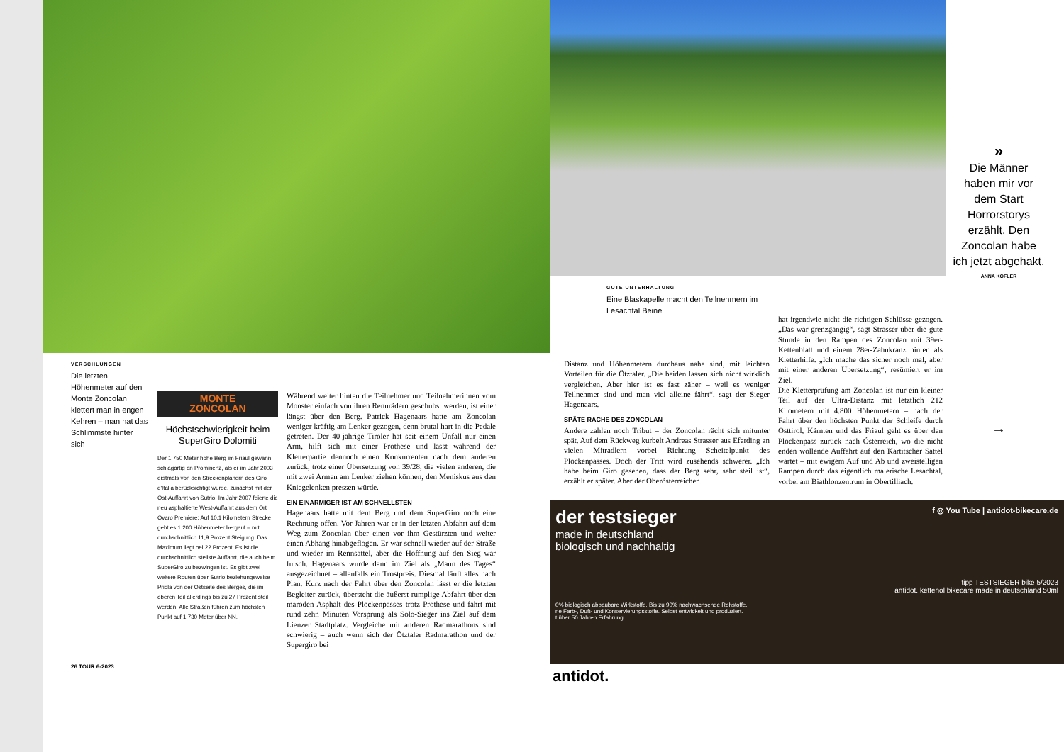VERSCHLUNGEN
Die letzten Höhenmeter auf den Monte Zoncolan klettert man in engen Kehren – man hat das Schlimmste hinter sich
MONTE
ZONCOLAN
Höchstschwierigkeit beim SuperGiro Dolomiti
Der 1.750 Meter hohe Berg im Friaul gewann schlagartig an Prominenz, als er im Jahr 2003 erstmals von den Streckenplanern des Giro d'Italia berücksichtigt wurde, zunächst mit der Ost-Auffahrt von Sutrio. Im Jahr 2007 feierte die neu asphaltierte West-Auffahrt aus dem Ort Ovaro Premiere: Auf 10,1 Kilometern Strecke geht es 1.200 Höhenmeter bergauf – mit durchschnittlich 11,9 Prozent Steigung. Das Maximum liegt bei 22 Prozent. Es ist die durchschnittlich steilste Auffahrt, die auch beim SuperGiro zu bezwingen ist. Es gibt zwei weitere Routen über Sutrio beziehungsweise Priola von der Ostseite des Berges, die im oberen Teil allerdings bis zu 27 Prozent steil werden. Alle Straßen führen zum höchsten Punkt auf 1.730 Meter über NN.
Während weiter hinten die Teilnehmer und Teilnehmerinnen vom Monster einfach von ihren Rennrädern geschubst werden, ist einer längst über den Berg. Patrick Hagenaars hatte am Zoncolan weniger kräftig am Lenker gezogen, denn brutal hart in die Pedale getreten. Der 40-jährige Tiroler hat seit einem Unfall nur einen Arm, hilft sich mit einer Prothese und lässt während der Kletterpartie dennoch einen Konkurrenten nach dem anderen zurück, trotz einer Übersetzung von 39/28, die vielen anderen, die mit zwei Armen am Lenker ziehen können, den Meniskus aus den Kniegelenken pressen würde.
EIN EINARMIGER IST AM SCHNELLSTEN
Hagenaars hatte mit dem Berg und dem SuperGiro noch eine Rechnung offen. Vor Jahren war er in der letzten Abfahrt auf dem Weg zum Zoncolan über einen vor ihm Gestürzten und weiter einen Abhang hinabgeflogen. Er war schnell wieder auf der Straße und wieder im Rennsattel, aber die Hoffnung auf den Sieg war futsch. Hagenaars wurde dann im Ziel als „Mann des Tages“ ausgezeichnet – allenfalls ein Trostpreis. Diesmal läuft alles nach Plan. Kurz nach der Fahrt über den Zoncolan lässt er die letzten Begleiter zurück, übersteht die äußerst rumplige Abfahrt über den maroden Asphalt des Plöckenpasses trotz Prothese und fährt mit rund zehn Minuten Vorsprung als Solo-Sieger ins Ziel auf dem Lienzer Stadtplatz. Vergleiche mit anderen Radmarathons sind schwierig – auch wenn sich der Ötztaler Radmarathon und der Supergiro bei
26 TOUR 6-2023
GUTE UNTERHALTUNG
Eine Blaskapelle macht den Teilnehmern im Lesachtal Beine
Distanz und Höhenmetern durchaus nahe sind, mit leichten Vorteilen für die Ötztaler. „Die beiden lassen sich nicht wirklich vergleichen. Aber hier ist es fast zäher – weil es weniger Teilnehmer sind und man viel alleine fährt“, sagt der Sieger Hagenaars.
SPÄTE RACHE DES ZONCOLAN
Andere zahlen noch Tribut – der Zoncolan rächt sich mitunter spät. Auf dem Rückweg kurbelt Andreas Strasser aus Eferding an vielen Mitradlern vorbei Richtung Scheitelpunkt des Plöckenpasses. Doch der Tritt wird zusehends schwerer. „Ich habe beim Giro gesehen, dass der Berg sehr, sehr steil ist“, erzählt er später. Aber der Oberösterreicher
hat irgendwie nicht die richtigen Schlüsse gezogen. „Das war grenzgängig“, sagt Strasser über die gute Stunde in den Rampen des Zoncolan mit 39er-Kettenblatt und einem 28er-Zahnkranz hinten als Kletterhilfe. „Ich mache das sicher noch mal, aber mit einer anderen Übersetzung“, resümiert er im Ziel.
Die Kletterprüfung am Zoncolan ist nur ein kleiner Teil auf der Ultra-Distanz mit letztlich 212 Kilometern mit 4.800 Höhenmetern – nach der Fahrt über den höchsten Punkt der Schleife durch Osttirol, Kärnten und das Friaul geht es über den Plöckenpass zurück nach Österreich, wo die nicht enden wollende Auffahrt auf den Kartitscher Sattel wartet – mit ewigem Auf und Ab und zweistelligen Rampen durch das eigentlich malerische Lesachtal, vorbei am Biathlonzentrum in Obertilliach.
»
Die Männer haben mir vor dem Start Horrorstorys erzählt. Den Zoncolan habe ich jetzt abgehakt.
ANNA KOFLER
→
der testsieger
f ◎ You Tube | antidot-bikecare.de
made in deutschland
biologisch und nachhaltig
0% biologisch abbaubare Wirkstoffe. Bis zu 90% nachwachsende Rohstoffe.
ne Farb-, Duft- und Konservierungsstoffe. Selbst entwickelt und produziert.
t über 50 Jahren Erfahrung.
tipp TESTSIEGER bike 5/2023
antidot. kettenöl bikecare made in deutschland 50ml
antidot.